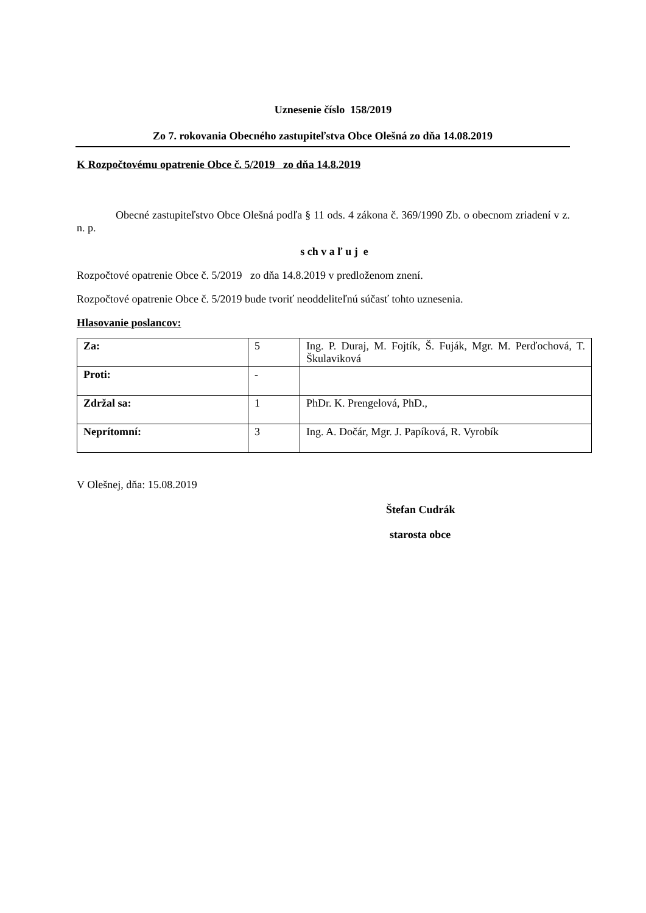Uznesenie číslo 158/2019
Zo 7. rokovania Obecného zastupiteľstva Obce Olešná zo dňa 14.08.2019
K Rozpočtovému opatrenie Obce č. 5/2019 zo dňa 14.8.2019
Obecné zastupiteľstvo Obce Olešná podľa § 11 ods. 4 zákona č. 369/1990 Zb. o obecnom zriadení v z. n. p.
s ch v a ľ u j e
Rozpočtové opatrenie Obce č. 5/2019 zo dňa 14.8.2019 v predloženom znení.
Rozpočtové opatrenie Obce č. 5/2019 bude tvoriť neoddeliteľnú súčasť tohto uznesenia.
Hlasovanie poslancov:
| Za: | 5 | Ing. P. Duraj, M. Fojtík, Š. Fuják, Mgr. M. Perďochová, T. Škulaviková |
| Proti: | - | |
| Zdržal sa: | 1 | PhDr. K. Prengelová, PhD., |
| Neprítomní: | 3 | Ing. A. Dočár, Mgr. J. Papíková, R. Vyrobík |
V Olešnej, dňa: 15.08.2019
Štefan Cudrák
starosta obce